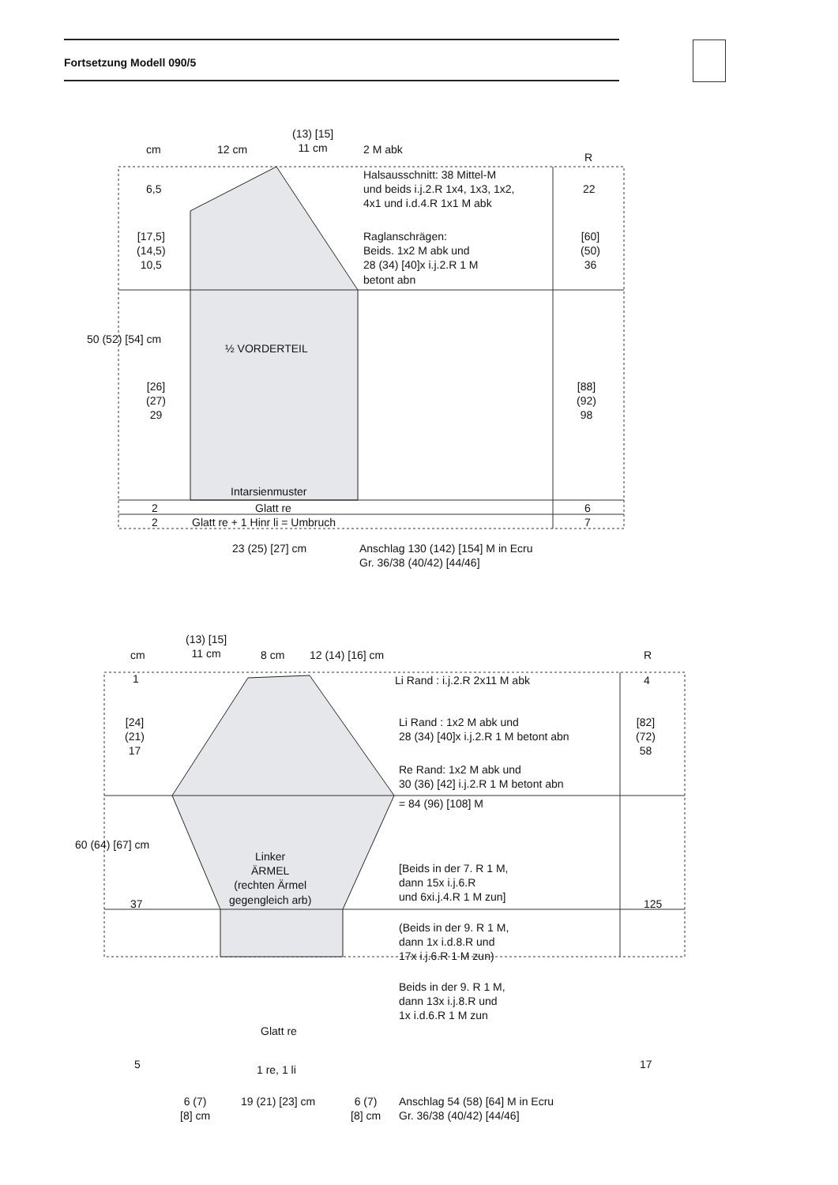Fortsetzung Modell 090/5
cm 12 cm
(13) [15]
11 cm
2 M abk
R
6,5
Halsausschnitt: 38 Mittel-M
und beids i.j.2.R 1x4, 1x3, 1x2,
4x1 und i.d.4.R 1x1 M abk
22
[17,5]
(14,5)
10,5
Raglanschrägen:
Beids. 1x2 M abk und
28 (34) [40]x i.j.2.R 1 M
betont abn
[60]
(50)
36
50 (52) [54] cm
½ VORDERTEIL
[26]
(27)
29
[88]
(92)
98
Intarsienmuster
2 Glatt re 6
2 Glatt re + 1 Hinr li = Umbruch 7
23 (25) [27] cm
Anschlag 130 (142) [154] M in Ecru
Gr. 36/38 (40/42) [44/46]
cm
(13) [15]
11 cm
8 cm 12 (14) [16] cm R
1 Li Rand : i.j.2.R 2x11 M abk 4
[24]
(21)
17
Li Rand : 1x2 M abk und
28 (34) [40]x i.j.2.R 1 M betont abn
[82]
(72)
58
Re Rand: 1x2 M abk und
30 (36) [42] i.j.2.R 1 M betont abn
= 84 (96) [108] M
60 (64) [67] cm
Linker
ÄRMEL
(rechten Ärmel
gegengleich arb)
[Beids in der 7. R 1 M,
dann 15x i.j.6.R
und 6xi.j.4.R 1 M zun]
37 125
(Beids in der 9. R 1 M,
dann 1x i.d.8.R und
17x i.j.6.R 1 M zun)
Beids in der 9. R 1 M,
dann 13x i.j.8.R und
1x i.d.6.R 1 M zun
Glatt re
5 1 re, 1 li 17
6 (7)
[8] cm
19 (21) [23] cm
6 (7)
[8] cm
Anschlag 54 (58) [64] M in Ecru
Gr. 36/38 (40/42) [44/46]